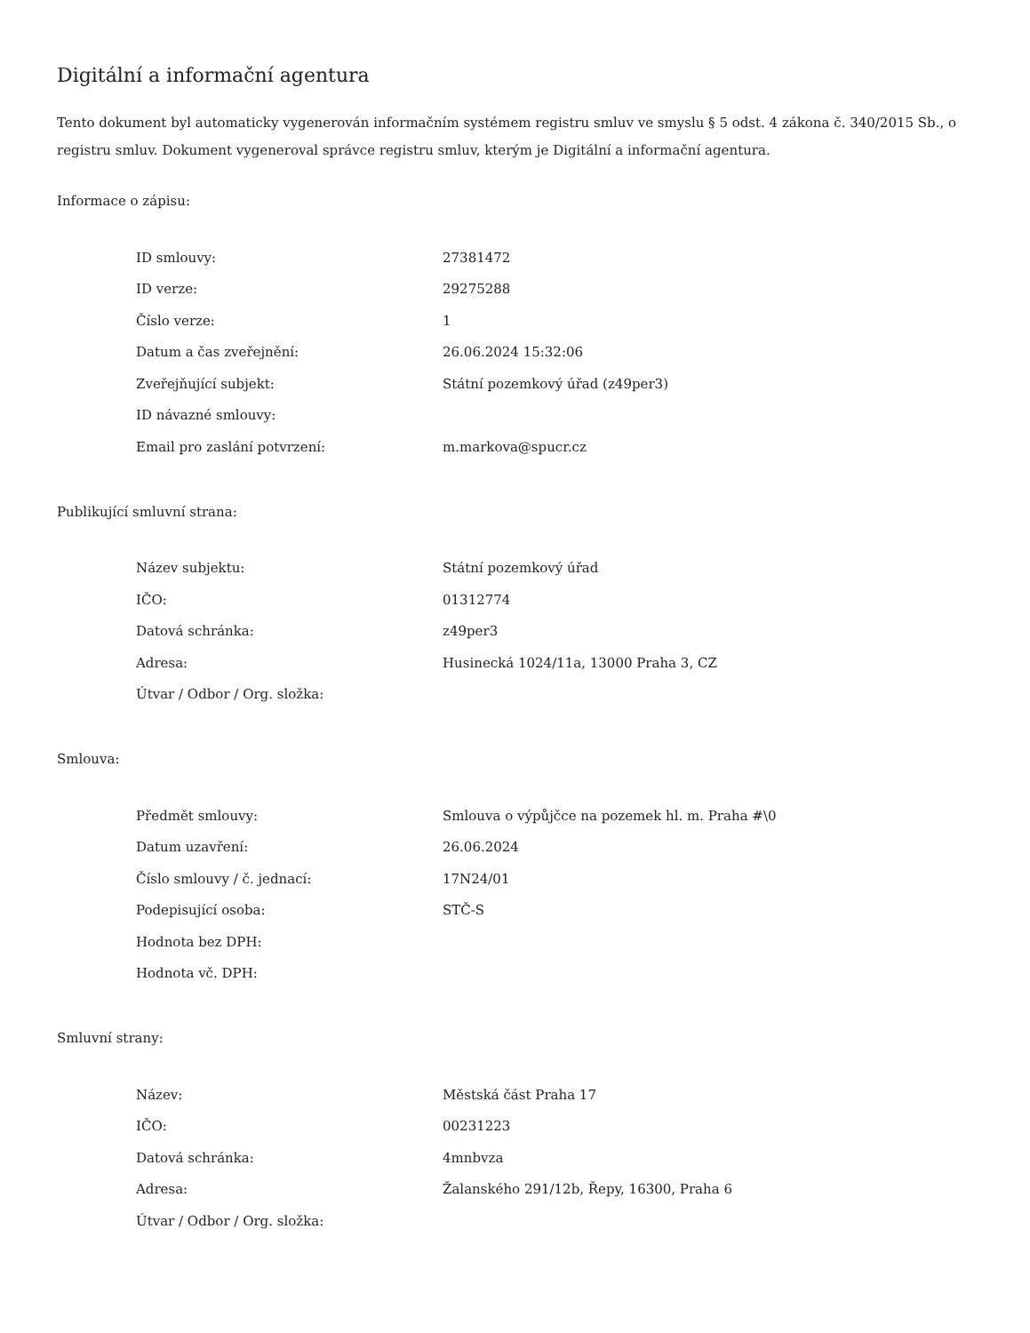Digitální a informační agentura
Tento dokument byl automaticky vygenerován informačním systémem registru smluv ve smyslu § 5 odst. 4 zákona č. 340/2015 Sb., o registru smluv. Dokument vygeneroval správce registru smluv, kterým je Digitální a informační agentura.
Informace o zápisu:
| ID smlouvy: | 27381472 |
| ID verze: | 29275288 |
| Číslo verze: | 1 |
| Datum a čas zveřejnění: | 26.06.2024 15:32:06 |
| Zveřejňující subjekt: | Státní pozemkový úřad (z49per3) |
| ID návazné smlouvy: | |
| Email pro zaslání potvrzení: | m.markova@spucr.cz |
Publikující smluvní strana:
| Název subjektu: | Státní pozemkový úřad |
| IČO: | 01312774 |
| Datová schránka: | z49per3 |
| Adresa: | Husinecká 1024/11a, 13000 Praha 3, CZ |
| Útvar / Odbor / Org. složka: | |
Smlouva:
| Předmět smlouvy: | Smlouva o výpůjčce na pozemek hl. m. Praha #\0 |
| Datum uzavření: | 26.06.2024 |
| Číslo smlouvy / č. jednací: | 17N24/01 |
| Podepisující osoba: | STČ-S |
| Hodnota bez DPH: | |
| Hodnota vč. DPH: | |
Smluvní strany:
| Název: | Městská část Praha 17 |
| IČO: | 00231223 |
| Datová schránka: | 4mnbvza |
| Adresa: | Žalanského 291/12b, Řepy, 16300, Praha 6 |
| Útvar / Odbor / Org. složka: | |